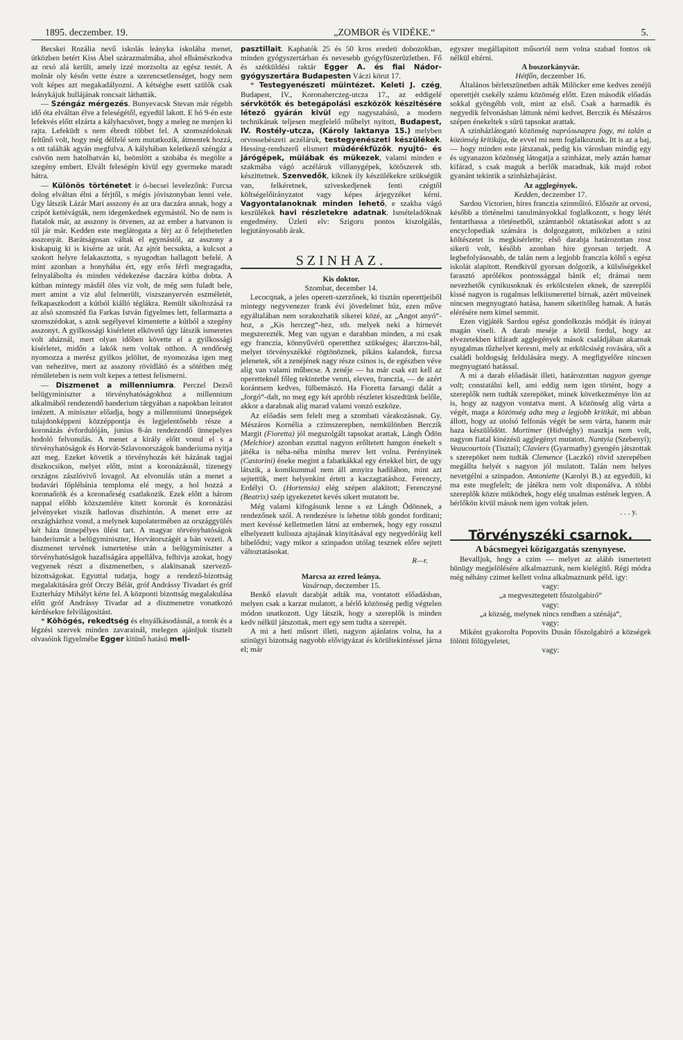1895. deczember. 19. „ZOMBOR és VIDÉKE.“5.
Becskei Rozália nevű iskolás leányka iskolába menet, útközben betért Kiss Ábel szárazmalmába, ahol elbámészkodva az orsó alá került, amely izzé morzsolta az egész testét. A molnár oly későn vette észre a szerencsetlenséget, hogy nem volt képes azt megakadályozni. A kétségbe esett szülők csak leánykájuk hullájának roncsait láthatták.
— Széngáz mérgezés. Bunyevacsk Stevan már régebb idő óta elváltan élve a feleségétől, egyedül lakott. E hó 9-én este lefekvés előtt elzárta a kályhacsövet, hogy a meleg ne menjen ki rajta. Lefeküdt s nem ébredt többet fel. A szomszédoknak feltűnő volt, hogy még délfelé sem mutatkozik, átmentek hozzá, s ott találták agyán megfulva. A kályhában keletkező széngáz a csövön nem hatolhatván ki, beömlött a szobába és megölte a szegény embert. Elvált feleségén kivül egy gyermeke maradt hátra.
— Különös történetet ir ó-becsei levelezőnk: Furcsa dolog elváltan élni a férjtől, s mégis jóviszonyban lenni vele. Úgy látszik Lázár Mari asszony és az ura daczára annak, hogy a czipót kettévágták, nem idegenkednek egymástól. No de nem is fiatalok már, az asszony is ötvenen, az az ember a hatvanon is túl jár már. Kedden este meglátogata a férj az ő felejthetetlen asszonyát. Barátságosan váltak el egymástól, az asszony a kiskapuig ki is kisérte az urát. Az ajtót becsukta, a kulcsot a szokott helyre felakasztotta, s nyugodtan ballagott befelé. A mint azonban a honyhába ért, egy erős férfi megragadta, felnyalábolta és minden védekezése daczára kútba dobta. A kútban mintegy másfél öles viz volt, de még sem fuladt bele, mert amint a viz alul felmerült, viszszanyervén eszméletét, felkapaszkodott a kútból kiálló téglákra. Remült sikoltozásá ra az alsó szomszéd fia Farkas István figyelmes lett, fellarmazta a szomszédokat, s azok segélyevel kimentette a kútból a szegény asszonyt. A gyilkossági kisérletet elkövető úgy látszik ismeretes volt aháznál, mert olyan időben követte el a gyilkossági kisérletet, midőn a lakók nem voltak otthon. A rendőrség nyomozza a merész gyilkos jelöltet, de nyomozása igen meg van nehezitve, mert az asszony rövidlátó és a sötétben még rémületeben is nem volt kepes a tettest felismerni.
— Diszmenet a millenniumra. Perczel Dezső belügyminiszter a törvényhatóságokhoz a millennium alkalmából rendezendő banderium tárgyában a napokban leiratot intézett. A miniszter előadja, hogy a millenniumi ünnepségek tulajdonképpeni közzéppontja és legjelentősebb része a koronázás évfordulóján, junius 8-án rendezendő ünnepelyes hodoló felvonulás. A menet a király előtt vonul el s a törvényhatóságok és Horvát-Szlavonországok banderiuma nyitja azt meg. Ezeket követik a törvényhozás két házának tagjai diszkocsikon, melyet előtt, mint a koronázásnál, tizenegy országos zászlóvivő lovagol. Az elvonulás után a menet a budavári főplébánia temploma elé megy, a hol hozzá a koronaőrök és a koronaőrség csatlakozik. Ezek előtt a három nappal előbb közszemlére kitett koronát és koronázási jelvényeket viszik hatlovas diszhintón. A menet erre az országházhoz vonul, a melynek kupolatermében az országgyülés két háza ünnepélyes ülést tart. A magyar törvényhatóságok banderiumát a belügyminiszter, Horvátországét a bán vezeti. A diszmenet tervének ismertetése után a belügyminiszter a törvényhatóságok hazafiságára appellálva, felhivja azokat, hogy vegyenek részt a diszmenetben, s alakitsanak szervező-bizottságokat. Egyuttal tudatja, hogy a rendező-bizottság megalakitására gróf Orczy Bélát, gróf Andrássy Tivadart és gróf Eszterházy Mihályt kérte fel. A központi bizottság megalakulása előtt gróf Andrássy Tivadar ad a diszmenetre vonatkozó kérdésekre felvilágositást.
* Köhögés, rekedtség és elnyálkásodásnál, a torok és a légzési szervek minden zavarainál, melegen ajánljuk tisztelt olvasóink figyelmébe Egger kitünő hatású mell-
pasztillait. Kaphatók 25 és 50 kros eredeti dobozokban, minden gyógyszertárban és nevesebb gyógyfüszerüzletben. Fő és szétküldési raktár Egger A. és fiai Nádor-gyógyszertára Budapesten Váczi körut 17.
* Testegyenészeti müintézet. Keleti J. czég, Budapest, IV., Koronaherczeg-utcza 17., az eddigelé sérvkötők és betegápolási eszközök készitésére létező gyárán kivül egy nagyszabású, a modern technikának teljesen megfelelő műhelyt nyitott, Budapest, IV. Rostély-utcza, (Károly laktanya 15.) melyben orvossebészeti aczéláruk, testegyenészeti készülékek. Hessing-rendszerű elismert müdérékfüzők. nyujtó- és járógépek, müiábak és mükezek, valami minden e szakmába vágó aczéláruk villanygépek, kötőszerek stb. készittetnek. Szenvedők, kiknek ily készülékekre szükségük van, felkéretnek, sziveskedjenek fenti czégtől költségelőirányzatot vagy képes árjegyzéket kérni. Vagyontalanoknak minden lehető, e szakba vágó keszülékek havi részletekre adatnak. Ismételadóknak engedmény. Üzleti elv: Szigoru pontos kiszolgálás, legjutányosabb árak.
SZINHAZ.
Kis doktor.
Szombat, december 14.
Lecocqnak, a jeles operett-szerzőnek, ki tisztán operettjeiből mintegy negyvenezer frank évi jövedelmet húz, ezen műve egyáltalában nem sorakozhatik sikerei közé, az „Angot anyó“-hoz, a „Kis herczeg“-hez, stb. melyek neki a hirnevét megszerezték. Meg van ugyan e darabban minden, a mi csak egy franczia, könnyűvérü operetthez szükséges; álarczos-bál, melyet törvényszékké rögtönöznek, pikáns kalandok, furcsa jelenetek, sőt a zenéjének nagy része csinos is, de egészben véve alig van valami műbecse. A zenéje — ha már csak ezt kell az operetteknél főleg tekintetbe venni, eleven, franczia, — de azért korántsem kedves, fülbemászó. Ha Fioretta farsangi dalát a „forgó“-dalt, no meg egy két apróbb részletet kiszedtünk belőle, akkor a darabnak alig marad valami vonzó eszköze.
Az előadás sem felelt meg a szombati várakozásnak. Gy. Mészáros Kornélia a czimszerepben, nemkülönben Berczik Margit (Fioretta) jól megszolgált tapsokat arattak, Lángh Ödön (Melchior) azonban ezuttal nagyon erőltetett hangon énekelt s játéka is néha-néha mintha merev lett volna. Perényinek (Castorini) éneke megint a fabatkákkal egy értekkel birt, de ugy látszik, a komikummal nem áll annyira hadilábon, mint azt sejtettük, mert helyenkint értett a kaczagtatáshoz. Ferenczy, Erdélyi O. (Hortensia) elég szépen alakitott; Ferenczyné (Beatrix) szép igyekezetet kevés sikert mutatott be.
Még valami kifogásunk lenne s ez Lángh Ödönnek, a rendezőnek szól. A rendezésre is lehetne több gondot forditani; mert kevéssé kelletmetlen látni az embernek, hogy egy rosszul elhelyezett kulissza ajtajának kinyitásával egy negyedóráig kell bibelődni; vagy mikor a szinpadon utólag tesznek előre sejtett változtatásokat.
R—r.
Marcsa az ezred leánya.
Vasárnap, deczember 15.
Benkő elavult darabját adták ma, vontatott előadásban, melyen csak a karzat mulatott, a bérlő közönség pedig végtelen módon unatkozott. Ugy látszik, hogy a szereplők is minden kedv nélkül játszottak, mert egy sem tudta a szerepét.
A mi a heti műsort illeti, nagyon ajánlatos volna, ha a szinügyi bizottság nagyobb elővigyázat és körültekintéssel járna el; már
egyszer megállapitott műsortól nem volna szabad fontos ok nélkül eltérni.
A boszorkányvár.
Hétfőn, deczember 16.
Általános bérletszünetben adták Milöcker eme kedves zenéjü operettjét csekély számu közönség előtt. Ezen második előadás sokkal gyöngébb volt, mint az első. Csak a harmadik és negyedik felvonásban láttunk némi kedvet. Berczik és Mészáros szépen énekeltek s sürü tapsokat arattak.
A szinházlátogató közönség napróльnapra fogy, mi talán a közönség kritikája, de evvel mi nem foglalkozunk. Itt is az a baj, — hogy minden este játszanak, pedig kis városban mindig egy és ugyanazon közönség látogatja a szinházat, mely aztán hamar kifárad, s csak maguk a berlők maradnak, kik majd robot gyanánt tekintik a szinházbajárást.
Az agglegények.
Kedden, deczember 17.
Sardou Victorien, hires franczia szinműiró. Először az orvosi, később a történelmi tanulmányokkal foglalkozott, s hogy létét fentarthassa a történetből, számtanból oktatásokat adott s az encyclopediak számára is dolgozgatott, miközben a szini költészetet is megkisérlette; első darabja határozottan rosz sikerü volt, később azonban hire gyorsan terjedt. A legbefolyásosabb, de talán nem a legjobb franczia költő s egész iskolát alapitott. Rendkivül gyorsan dolgozik, a külsőségekkel farasztó aprólékos pontossággal bánik el; drámai nem nevezhetők cynikusoknak és erkölcstelen eknek, de szereplői kissé nagyon is rugalmas lelkiismerettel birnak, azért müveinek nincsen megnyugtató hatása, hanem siketitőleg hatnak. A hatás elérésére nem kimel semmit.
Ezen vigjáték Sardou egész gondolkozás módját és irányat magán viseli. A darab meséje a körül fordul, hogy az elvezetekben kifáradt agglegények mások családjában akarnak nyugalmas tűzhelyet keresni, mely az erkölcsiség rovására, sőt a családi boldogság feldulására megy. A megfigyelőre nincsen megnyugtató hatással.
A mi a darab előadását illeti, határozottan nagyon gyenge volt; constatálni kell, ami eddig nem igen történt, hogy a szereplők nem tudták szerepöket, minek következménye lön az is, hogy az nagyon vontatva ment. A közönség alig várta a végét, maga a közönség adta meg a legjobb kritikát, mi abban állott, hogy az utolsó felfonás végét be sem várta, hanem már haza készülődött. Mortimer (Hidvéghy) maszkja nem volt, nagyon fiatal kinézésü agglegényt mutatott. Nantyia (Szebenyi); Veaucourtois (Tisztai); Claviers (Gyarmathy) gyengén játszottak s szerepöket nem tudták Clemence (Laczkó) rövid szerepében megállta helyét s nagyon jól mulatott. Talán nem helyes nevetgélni a szinpadon. Antoniette (Karolyi B.) az egyedüli, ki ma este megfelelt; de játékra nem volt disponálva. A többi szereplők közre müködtek, hogy elég unalmas estének legyen. A bérlőkön kivül mások nem igen voltak jelen.
. . . y.
Törvényszéki csarnok.
A bácsmegyei közigazgatás szenynyese.
Bevalljuk, hogy a czim — melyet az alább ismertetett bünügy megjelölésére alkalmaztunk, nem kielégitő. Régi módra még néhány czimet kellett volna alkalmaznunk péld. igy:
vagy:
„a megvesztegetett főszolgabiró“
vagy:
„a község, melynek nincs rendben a szénája“,
vagy:
Miként gyakorolta Popovits Dusán főszolgabiró a községek fölötti fölügyeletet,
vagy: